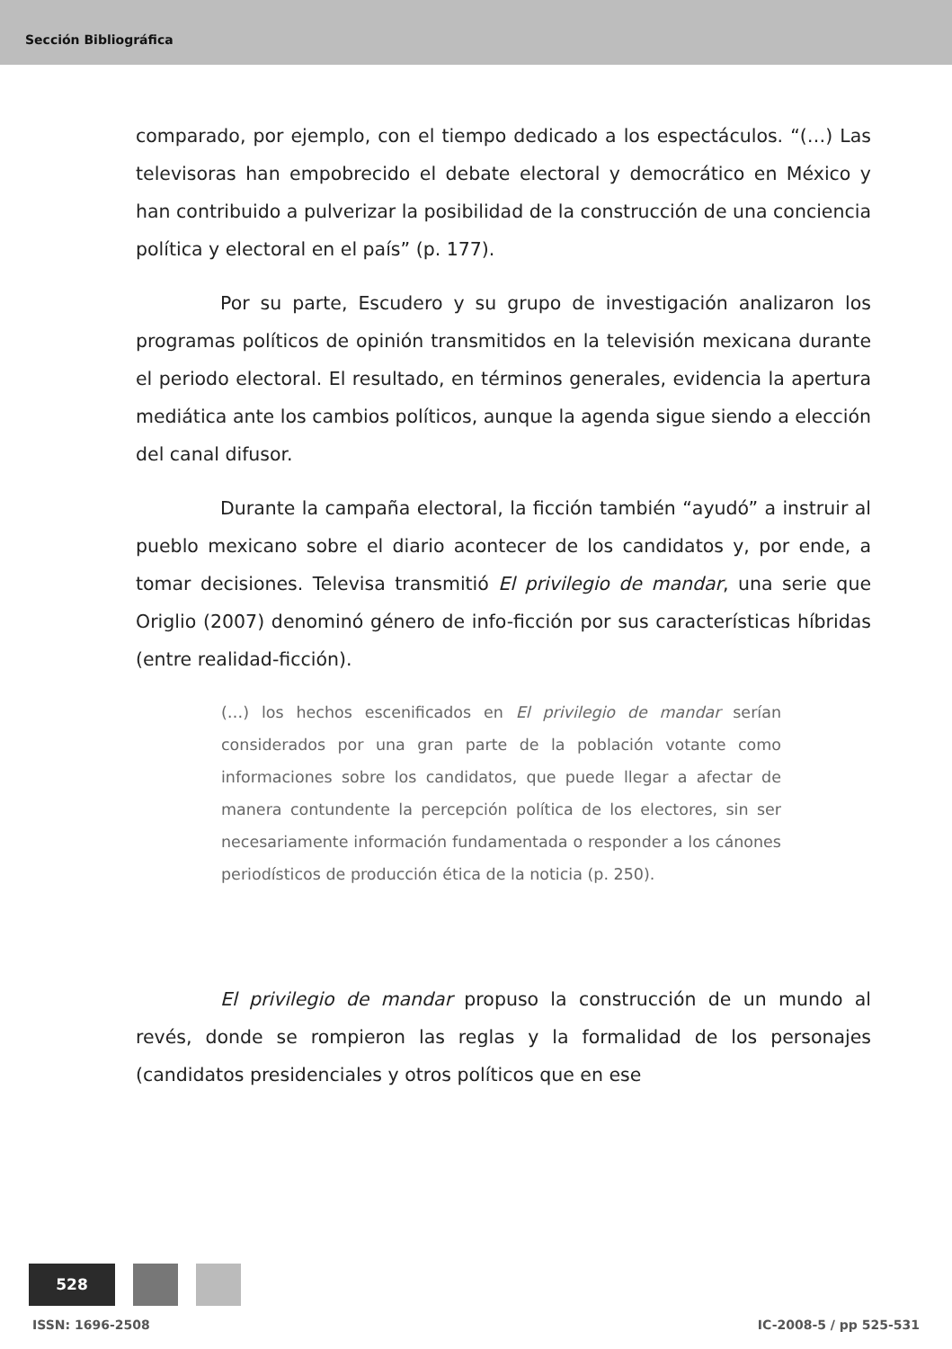Sección Bibliográfica
comparado, por ejemplo, con el tiempo dedicado a los espectáculos. “(…) Las televisoras han empobrecido el debate electoral y democrático en México y han contribuido a pulverizar la posibilidad de la construcción de una conciencia política y electoral en el país” (p. 177).
Por su parte, Escudero y su grupo de investigación analizaron los programas políticos de opinión transmitidos en la televisión mexicana durante el periodo electoral. El resultado, en términos generales, evidencia la apertura mediática ante los cambios políticos, aunque la agenda sigue siendo a elección del canal difusor.
Durante la campaña electoral, la ficción también “ayudó” a instruir al pueblo mexicano sobre el diario acontecer de los candidatos y, por ende, a tomar decisiones. Televisa transmitió El privilegio de mandar, una serie que Origlio (2007) denominó género de info-ficción por sus características híbridas (entre realidad-ficción).
(…) los hechos escenificados en El privilegio de mandar serían considerados por una gran parte de la población votante como informaciones sobre los candidatos, que puede llegar a afectar de manera contundente la percepción política de los electores, sin ser necesariamente información fundamentada o responder a los cánones periodísticos de producción ética de la noticia (p. 250).
El privilegio de mandar propuso la construcción de un mundo al revés, donde se rompieron las reglas y la formalidad de los personajes (candidatos presidenciales y otros políticos que en ese
528
ISSN: 1696-2508 IC-2008-5 / pp 525-531